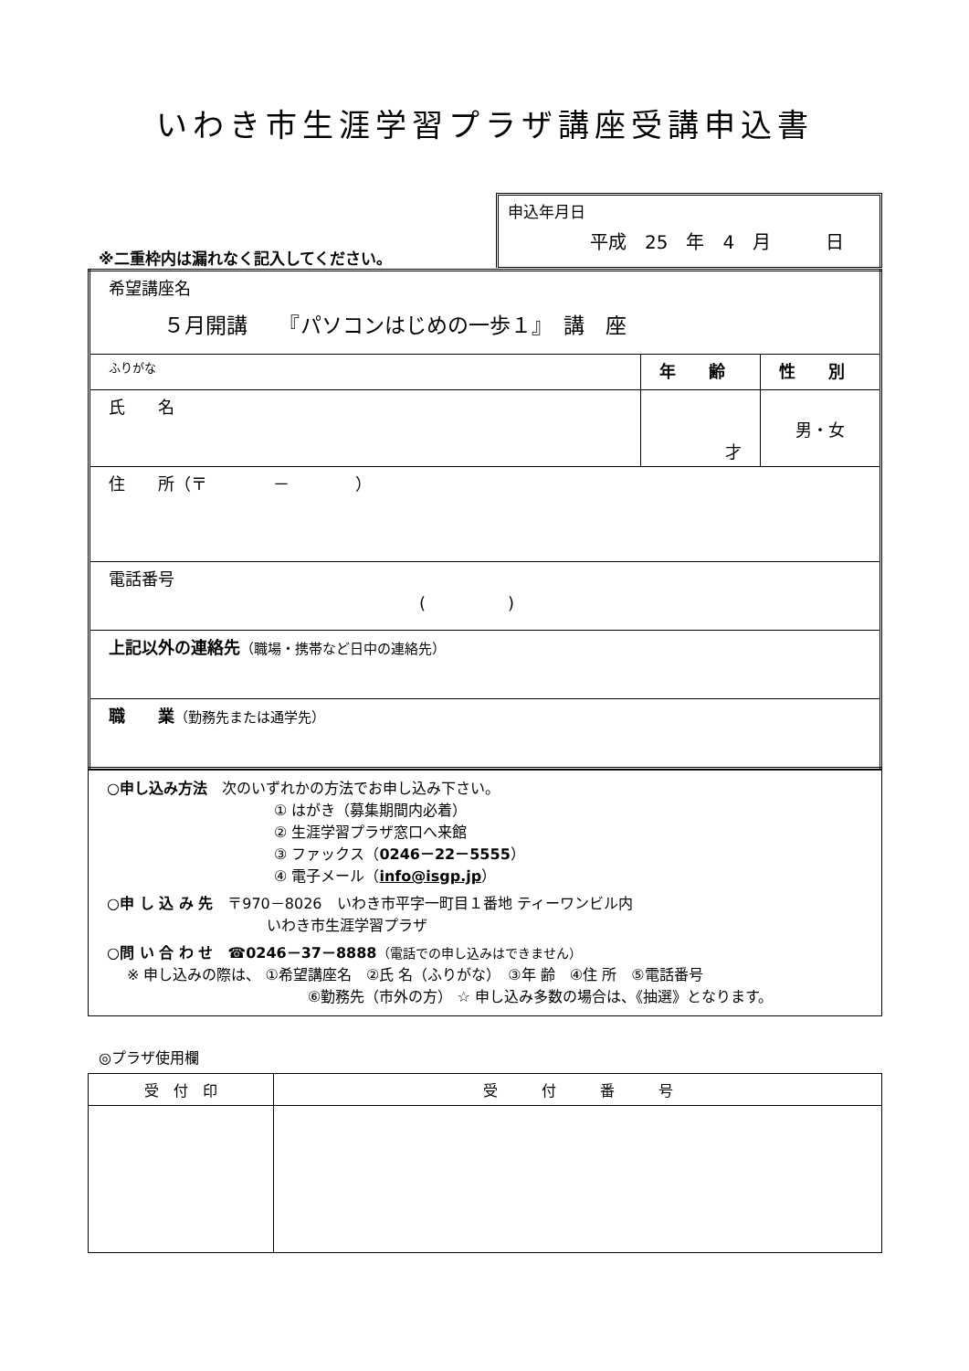いわき市生涯学習プラザ講座受講申込書
※二重枠内は漏れなく記入してください。
申込年月日
平成　25　年　4　月　　　日
| 希望講座名 ５月開講 『パソコンはじめの一歩１』 講 座 | | |
| ふりがな | 年 齢 | 性 別 |
| 氏 名 | 才 | 男・女 |
| 住 所（〒 － ） | | |
| 電話番号 ( ) | | |
| 上記以外の連絡先 （職場・携帯など日中の連絡先） | | |
| 職 業 （勤務先または通学先） | | |
○申し込み方法　次のいずれかの方法でお申し込み下さい。
① はがき（募集期間内必着）
② 生涯学習プラザ窓口へ来館
③ ファックス（0246－22－5555）
④ 電子メール（info@isgp.jp）
○申 し 込 み 先　〒970－8026　いわき市平字一町目１番地 ティーワンビル内
いわき市生涯学習プラザ
○問 い 合 わ せ　☎0246－37－8888（電話での申し込みはできません）
※ 申し込みの際は、 ①希望講座名　②氏 名（ふりがな）　③年 齢　④住 所　⑤電話番号
⑥勤務先（市外の方） ☆ 申し込み多数の場合は、《抽選》となります。
◎プラザ使用欄
| 受 付 印 | 受 付 番 号 |
| --- | --- |